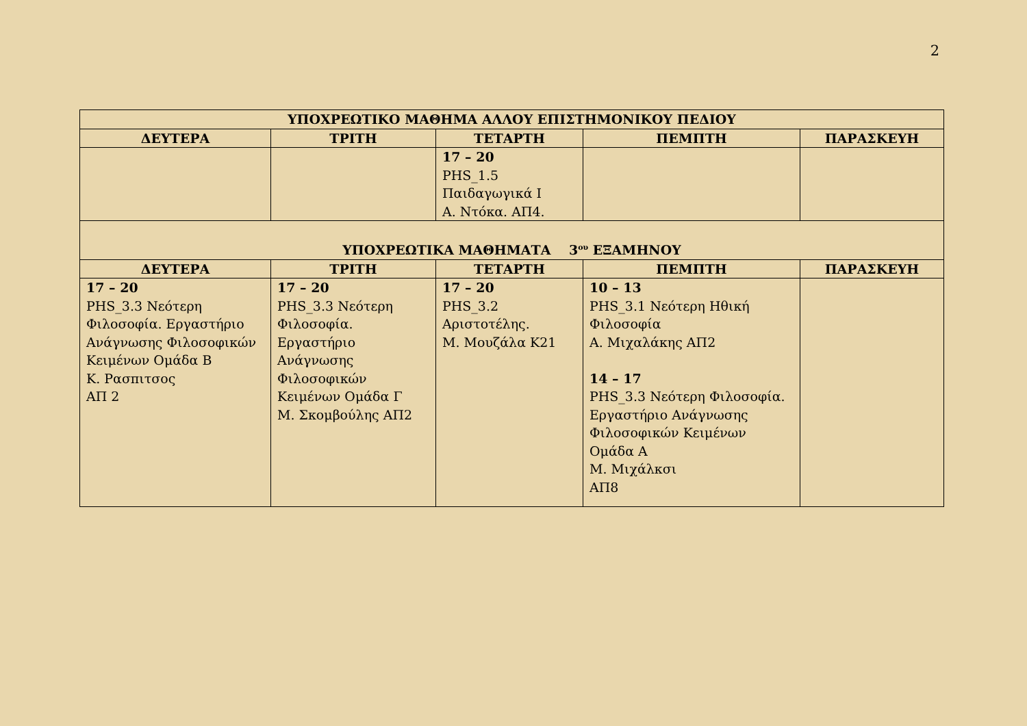2
| ΥΠΟΧΡΕΩΤΙΚΟ ΜΑΘΗΜΑ ΑΛΛΟΥ ΕΠΙΣΤΗΜΟΝΙΚΟΥ ΠΕΔΙΟΥ | | | | |
| --- | --- | --- | --- | --- |
| ΔΕΥΤΕΡΑ | ΤΡΙΤΗ | ΤΕΤΑΡΤΗ | ΠΕΜΠΤΗ | ΠΑΡΑΣΚΕΥΗ |
| | | 17 – 20 PHS_1.5 Παιδαγωγικά Ι Α. Ντόκα. ΑΠ4. | | |
| ΥΠΟΧΡΕΩΤΙΚΑ ΜΑΘΗΜΑΤΑ 3<sup>ου</sup> ΕΞΑΜΗΝΟΥ | | | | |
| ΔΕΥΤΕΡΑ | ΤΡΙΤΗ | ΤΕΤΑΡΤΗ | ΠΕΜΠΤΗ | ΠΑΡΑΣΚΕΥΗ |
| 17 – 20 PHS_3.3 Νεότερη Φιλοσοφία. Εργαστήριο Ανάγνωσης Φιλοσοφικών Κειμένων Ομάδα Β Κ. Ρασπιτσος ΑΠ 2 | 17 – 20 PHS_3.3 Νεότερη Φιλοσοφία. Εργαστήριο Ανάγνωσης Φιλοσοφικών Κειμένων Ομάδα Γ Μ. Σκομβούλης ΑΠ2 | 17 – 20 PHS_3.2 Αριστοτέλης. Μ. Μουζάλα Κ21 | 10 – 13 PHS_3.1 Νεότερη Ηθική Φιλοσοφία Α. Μιχαλάκης ΑΠ2 14 – 17 PHS_3.3 Νεότερη Φιλοσοφία. Εργαστήριο Ανάγνωσης Φιλοσοφικών Κειμένων Ομάδα Α Μ. Μιχάλκσι ΑΠ8 | |